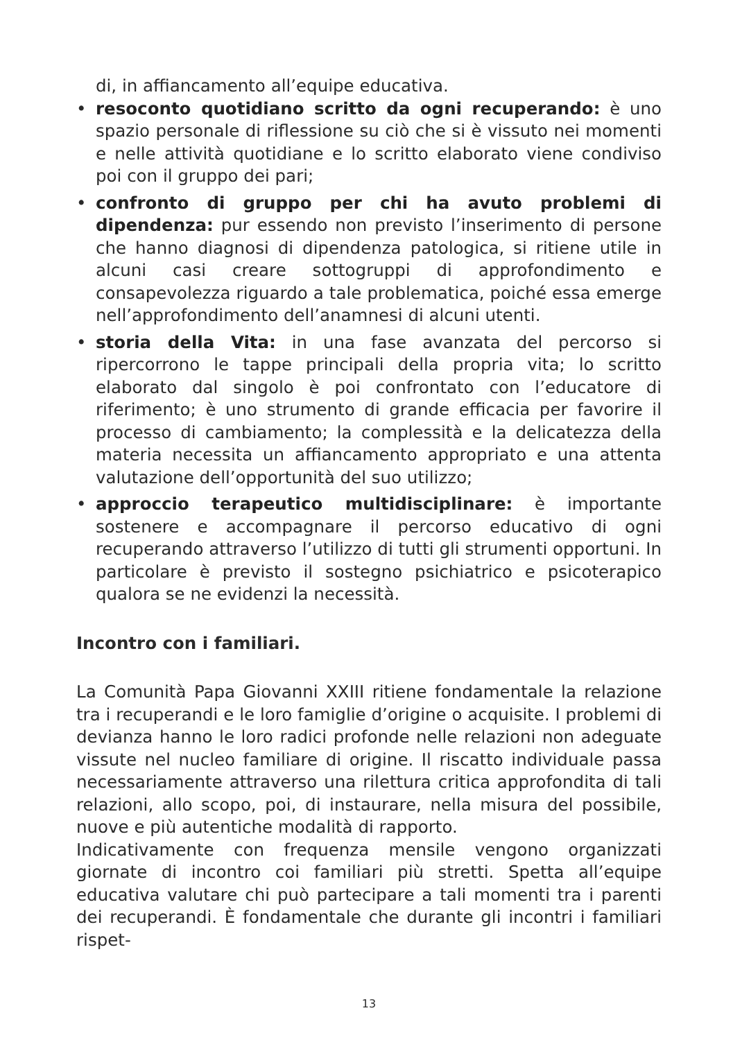di, in affiancamento all’equipe educativa.
• resoconto quotidiano scritto da ogni recuperando: è uno spazio personale di riflessione su ciò che si è vissuto nei momenti e nelle attività quotidiane e lo scritto elaborato viene condiviso poi con il gruppo dei pari;
• confronto di gruppo per chi ha avuto problemi di dipendenza: pur essendo non previsto l’inserimento di persone che hanno diagnosi di dipendenza patologica, si ritiene utile in alcuni casi creare sottogruppi di approfondimento e consapevolezza riguardo a tale problematica, poiché essa emerge nell’approfondimento dell’anamnesi di alcuni utenti.
• storia della Vita: in una fase avanzata del percorso si ripercorrono le tappe principali della propria vita; lo scritto elaborato dal singolo è poi confrontato con l’educatore di riferimento; è uno strumento di grande efficacia per favorire il processo di cambiamento; la complessità e la delicatezza della materia necessita un affiancamento appropriato e una attenta valutazione dell’opportunità del suo utilizzo;
• approccio terapeutico multidisciplinare: è importante sostenere e accompagnare il percorso educativo di ogni recuperando attraverso l’utilizzo di tutti gli strumenti opportuni. In particolare è previsto il sostegno psichiatrico e psicoterapico qualora se ne evidenzi la necessità.
Incontro con i familiari.
La Comunità Papa Giovanni XXIII ritiene fondamentale la relazione tra i recuperandi e le loro famiglie d’origine o acquisite. I problemi di devianza hanno le loro radici profonde nelle relazioni non adeguate vissute nel nucleo familiare di origine. Il riscatto individuale passa necessariamente attraverso una rilettura critica approfondita di tali relazioni, allo scopo, poi, di instaurare, nella misura del possibile, nuove e più autentiche modalità di rapporto.
Indicativamente con frequenza mensile vengono organizzati giornate di incontro coi familiari più stretti. Spetta all’equipe educativa valutare chi può partecipare a tali momenti tra i parenti dei recuperandi. È fondamentale che durante gli incontri i familiari rispet-
13